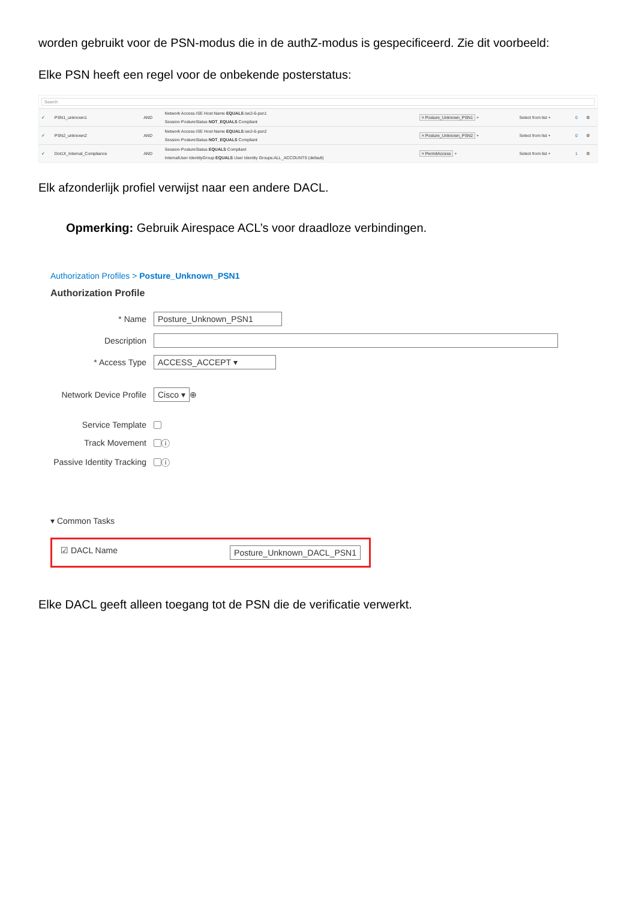worden gebruikt voor de PSN-modus die in de authZ-modus is gespecificeerd. Zie dit voorbeeld:
Elke PSN heeft een regel voor de onbekende posterstatus:
Search
| ✔ | PSN1_unknown1 | AND | Network Access·ISE Host Name EQUALS ise2-6-psn1 Session·PostureStatus NOT_EQUALS Compliant | × Posture_Unknown_PSN1 + | Select from list + | 0 | ⚙ |
| ✔ | PSN2_unknown2 | AND | Network Access·ISE Host Name EQUALS ise2-6-psn2 Session·PostureStatus NOT_EQUALS Compliant | × Posture_Unknown_PSN2 + | Select from list + | 0 | ⚙ |
| ✔ | Dot1X_Internal_Compliance | AND | Session·PostureStatus EQUALS Compliant InternalUser·IdentityGroup EQUALS User Identity Groups:ALL_ACCOUNTS (default) | × PermitAccess + | Select from list + | 1 | ⚙ |
Elk afzonderlijk profiel verwijst naar een andere DACL.
Opmerking: Gebruik Airespace ACL’s voor draadloze verbindingen.
Authorization Profiles > Posture_Unknown_PSN1
Authorization Profile
* Name Posture_Unknown_PSN1
Description
* Access Type ACCESS_ACCEPT ▾
Network Device Profile Cisco ▾ ⊕
Service Template
Track Movement ⓘ
Passive Identity Tracking ⓘ
▾ Common Tasks
☑ DACL Name Posture_Unknown_DACL_PSN1
Elke DACL geeft alleen toegang tot de PSN die de verificatie verwerkt.